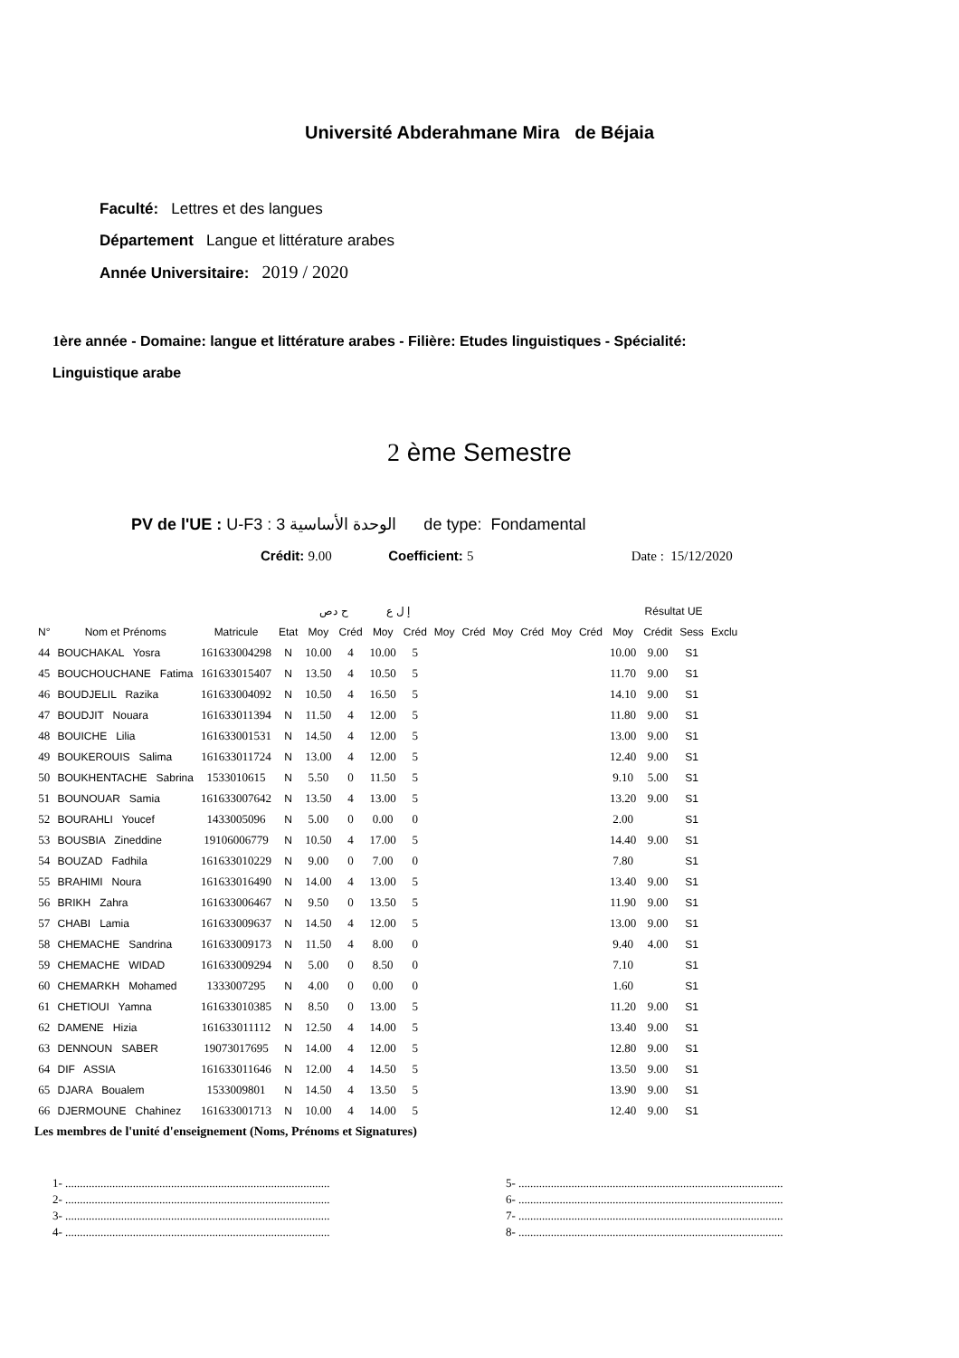Université Abderahmane Mira de Béjaia
Faculté: Lettres et des langues
Département Langue et littérature arabes
Année Universitaire: 2019 / 2020
1ère année - Domaine: langue et littérature arabes - Filière: Etudes linguistiques - Spécialité:
Linguistique arabe
2 ème Semestre
PV de l'UE : U-F3 : الوحدة الأساسية 3 de type: Fondamental
Crédit: 9.00 Coefficient: 5 Date : 15/12/2020
| | | | | ح دص | | إ ل ع | | | | | | | | Résultat UE | | | |
| --- | --- | --- | --- | --- | --- | --- | --- | --- | --- | --- | --- | --- | --- | --- | --- | --- | --- |
| N° | Nom et Prénoms | Matricule | Etat | Moy | Créd | Moy | Créd | Moy | Créd | Moy | Créd | Moy | Créd | Moy | Crédit | Sess | Exclu |
| 44 | BOUCHAKAL Yosra | 161633004298 | N | 10.00 | 4 | 10.00 | 5 | | | | | | | 10.00 | 9.00 | S1 | |
| 45 | BOUCHOUCHANE Fatima | 161633015407 | N | 13.50 | 4 | 10.50 | 5 | | | | | | | 11.70 | 9.00 | S1 | |
| 46 | BOUDJELIL Razika | 161633004092 | N | 10.50 | 4 | 16.50 | 5 | | | | | | | 14.10 | 9.00 | S1 | |
| 47 | BOUDJIT Nouara | 161633011394 | N | 11.50 | 4 | 12.00 | 5 | | | | | | | 11.80 | 9.00 | S1 | |
| 48 | BOUICHE Lilia | 161633001531 | N | 14.50 | 4 | 12.00 | 5 | | | | | | | 13.00 | 9.00 | S1 | |
| 49 | BOUKEROUIS Salima | 161633011724 | N | 13.00 | 4 | 12.00 | 5 | | | | | | | 12.40 | 9.00 | S1 | |
| 50 | BOUKHENTACHE Sabrina | 1533010615 | N | 5.50 | 0 | 11.50 | 5 | | | | | | | 9.10 | 5.00 | S1 | |
| 51 | BOUNOUAR Samia | 161633007642 | N | 13.50 | 4 | 13.00 | 5 | | | | | | | 13.20 | 9.00 | S1 | |
| 52 | BOURAHLI Youcef | 1433005096 | N | 5.00 | 0 | 0.00 | 0 | | | | | | | 2.00 | | S1 | |
| 53 | BOUSBIA Zineddine | 19106006779 | N | 10.50 | 4 | 17.00 | 5 | | | | | | | 14.40 | 9.00 | S1 | |
| 54 | BOUZAD Fadhila | 161633010229 | N | 9.00 | 0 | 7.00 | 0 | | | | | | | 7.80 | | S1 | |
| 55 | BRAHIMI Noura | 161633016490 | N | 14.00 | 4 | 13.00 | 5 | | | | | | | 13.40 | 9.00 | S1 | |
| 56 | BRIKH Zahra | 161633006467 | N | 9.50 | 0 | 13.50 | 5 | | | | | | | 11.90 | 9.00 | S1 | |
| 57 | CHABI Lamia | 161633009637 | N | 14.50 | 4 | 12.00 | 5 | | | | | | | 13.00 | 9.00 | S1 | |
| 58 | CHEMACHE Sandrina | 161633009173 | N | 11.50 | 4 | 8.00 | 0 | | | | | | | 9.40 | 4.00 | S1 | |
| 59 | CHEMACHE WIDAD | 161633009294 | N | 5.00 | 0 | 8.50 | 0 | | | | | | | 7.10 | | S1 | |
| 60 | CHEMARKH Mohamed | 1333007295 | N | 4.00 | 0 | 0.00 | 0 | | | | | | | 1.60 | | S1 | |
| 61 | CHETIOUI Yamna | 161633010385 | N | 8.50 | 0 | 13.00 | 5 | | | | | | | 11.20 | 9.00 | S1 | |
| 62 | DAMENE Hizia | 161633011112 | N | 12.50 | 4 | 14.00 | 5 | | | | | | | 13.40 | 9.00 | S1 | |
| 63 | DENNOUN SABER | 19073017695 | N | 14.00 | 4 | 12.00 | 5 | | | | | | | 12.80 | 9.00 | S1 | |
| 64 | DIF ASSIA | 161633011646 | N | 12.00 | 4 | 14.50 | 5 | | | | | | | 13.50 | 9.00 | S1 | |
| 65 | DJARA Boualem | 1533009801 | N | 14.50 | 4 | 13.50 | 5 | | | | | | | 13.90 | 9.00 | S1 | |
| 66 | DJERMOUNE Chahinez | 161633001713 | N | 10.00 | 4 | 14.00 | 5 | | | | | | | 12.40 | 9.00 | S1 | |
Les membres de l'unité d'enseignement (Noms, Prénoms et Signatures)
1- ..........................................................................................
2- ..........................................................................................
3- ..........................................................................................
4- ..........................................................................................
5- ..........................................................................................
6- ..........................................................................................
7- ..........................................................................................
8- ..........................................................................................